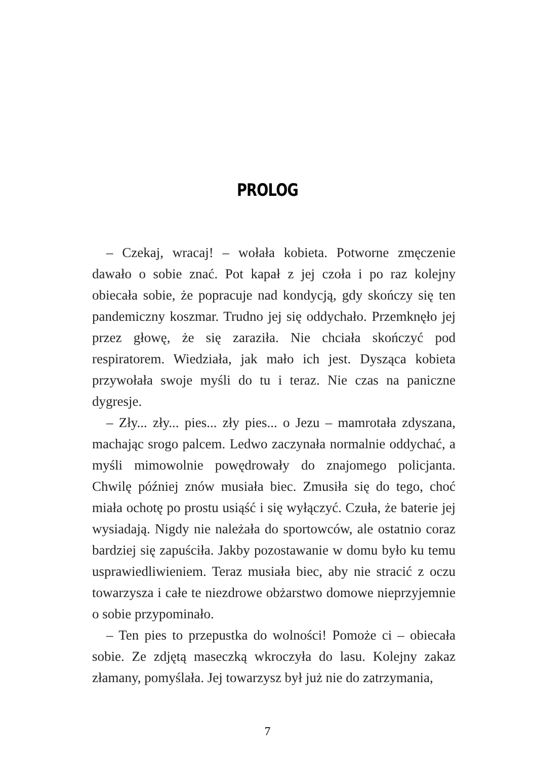PROLOG
– Czekaj, wracaj! – wołała kobieta. Potworne zmęczenie dawało o sobie znać. Pot kapał z jej czoła i po raz kolejny obiecała sobie, że popracuje nad kondycją, gdy skończy się ten pandemiczny koszmar. Trudno jej się oddychało. Przemknęło jej przez głowę, że się zaraziła. Nie chciała skończyć pod respiratorem. Wiedziała, jak mało ich jest. Dysząca kobieta przywołała swoje myśli do tu i teraz. Nie czas na paniczne dygresje.
– Zły... zły... pies... zły pies... o Jezu – mamrotała zdyszana, machając srogo palcem. Ledwo zaczynała normalnie oddychać, a myśli mimowolnie powędrowały do znajomego policjanta. Chwilę później znów musiała biec. Zmusiła się do tego, choć miała ochotę po prostu usiąść i się wyłączyć. Czuła, że baterie jej wysiadają. Nigdy nie należała do sportowców, ale ostatnio coraz bardziej się zapuściła. Jakby pozostawanie w domu było ku temu usprawiedliwieniem. Teraz musiała biec, aby nie stracić z oczu towarzysza i całe te niezdrowe obżarstwo domowe nieprzyjemnie o sobie przypominało.
– Ten pies to przepustka do wolności! Pomoże ci – obiecała sobie. Ze zdjętą maseczką wkroczyła do lasu. Kolejny zakaz złamany, pomyślała. Jej towarzysz był już nie do zatrzymania,
7